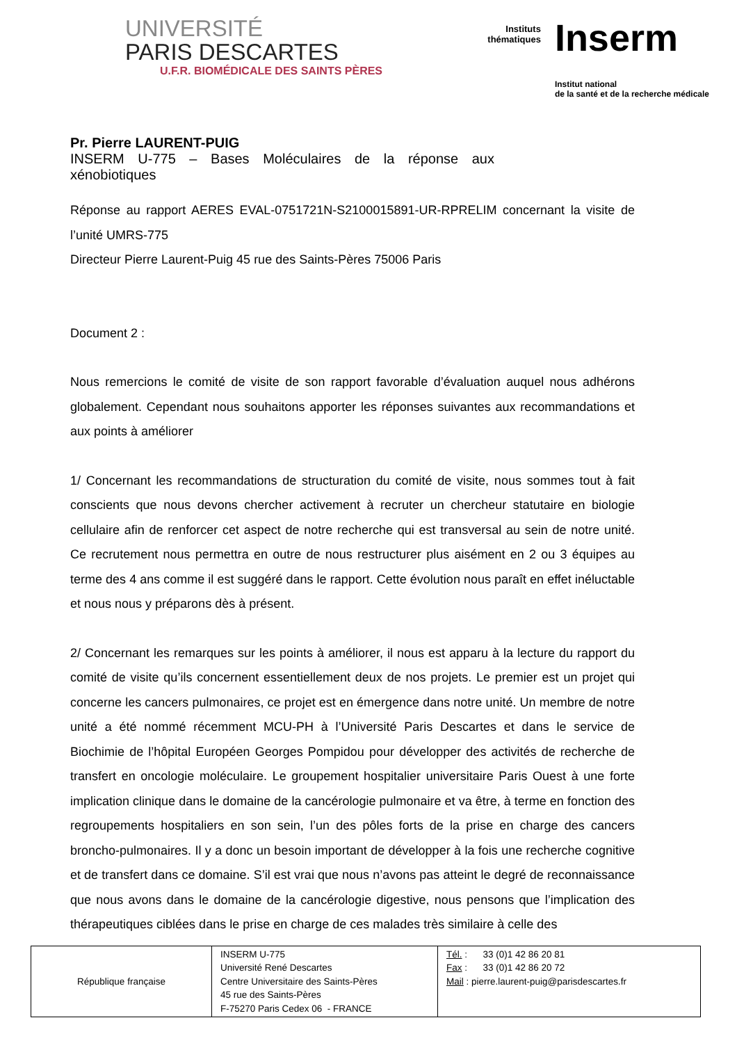UNIVERSITÉ
PARIS DESCARTES
U.F.R. BIOMÉDICALE DES SAINTS PÈRES
Instituts
thématiques
Inserm
Institut national
de la santé et de la recherche médicale
Pr. Pierre LAURENT-PUIG
INSERM U-775 – Bases Moléculaires de la réponse aux xénobiotiques
Réponse au rapport AERES EVAL-0751721N-S2100015891-UR-RPRELIM concernant la visite de l’unité UMRS-775
Directeur Pierre Laurent-Puig 45 rue des Saints-Pères 75006 Paris
Document 2 :
Nous remercions le comité de visite de son rapport favorable d’évaluation auquel nous adhérons globalement. Cependant nous souhaitons apporter les réponses suivantes aux recommandations et aux points à améliorer
1/ Concernant les recommandations de structuration du comité de visite, nous sommes tout à fait conscients que nous devons chercher activement à recruter un chercheur statutaire en biologie cellulaire afin de renforcer cet aspect de notre recherche qui est transversal au sein de notre unité. Ce recrutement nous permettra en outre de nous restructurer plus aisément en 2 ou 3 équipes au terme des 4 ans comme il est suggéré dans le rapport. Cette évolution nous paraît en effet inéluctable et nous nous y préparons dès à présent.
2/ Concernant les remarques sur les points à améliorer, il nous est apparu à la lecture du rapport du comité de visite qu’ils concernent essentiellement deux de nos projets. Le premier est un projet qui concerne les cancers pulmonaires, ce projet est en émergence dans notre unité. Un membre de notre unité a été nommé récemment MCU-PH à l’Université Paris Descartes et dans le service de Biochimie de l’hôpital Européen Georges Pompidou pour développer des activités de recherche de transfert en oncologie moléculaire. Le groupement hospitalier universitaire Paris Ouest à une forte implication clinique dans le domaine de la cancérologie pulmonaire et va être, à terme en fonction des regroupements hospitaliers en son sein, l’un des pôles forts de la prise en charge des cancers broncho-pulmonaires. Il y a donc un besoin important de développer à la fois une recherche cognitive et de transfert dans ce domaine. S’il est vrai que nous n’avons pas atteint le degré de reconnaissance que nous avons dans le domaine de la cancérologie digestive, nous pensons que l’implication des thérapeutiques ciblées dans le prise en charge de ces malades très similaire à celle des
| République française | INSERM U-775 Université René Descartes Centre Universitaire des Saints-Pères 45 rue des Saints-Pères F-75270 Paris Cedex 06 - FRANCE | Tél. : 33 (0)1 42 86 20 81 Fax : 33 (0)1 42 86 20 72 Mail : pierre.laurent-puig@parisdescartes.fr |